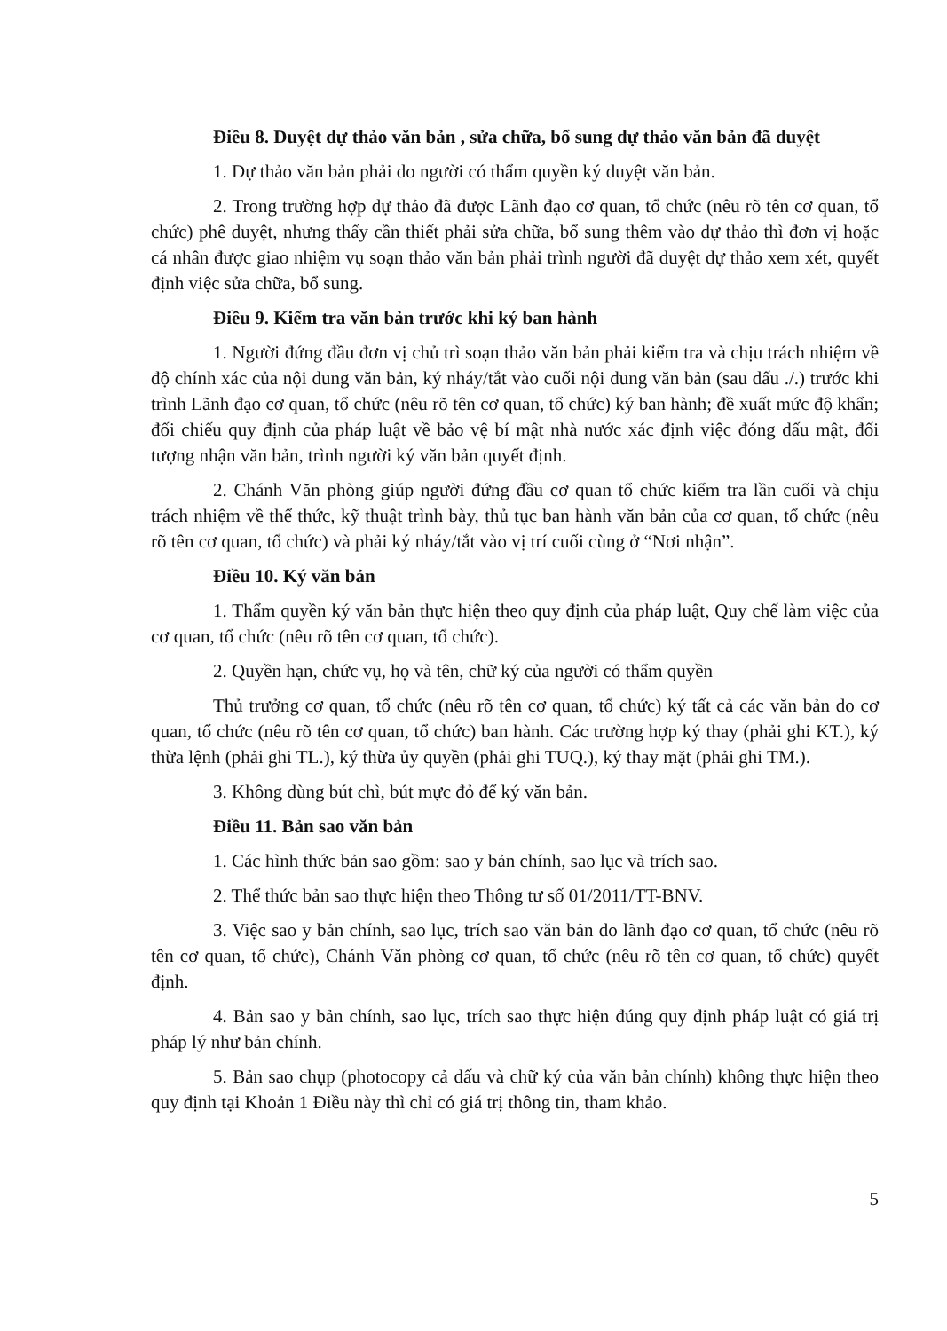Điều 8. Duyệt dự thảo văn bản , sửa chữa, bổ sung dự thảo văn bản đã duyệt
1. Dự thảo văn bản phải do người có thẩm quyền ký duyệt văn bản.
2. Trong trường hợp dự thảo đã được Lãnh đạo cơ quan, tổ chức (nêu rõ tên cơ quan, tổ chức) phê duyệt, nhưng thấy cần thiết phải sửa chữa, bổ sung thêm vào dự thảo thì đơn vị hoặc cá nhân được giao nhiệm vụ soạn thảo văn bản phải trình người đã duyệt dự thảo xem xét, quyết định việc sửa chữa, bổ sung.
Điều 9. Kiểm tra văn bản trước khi ký ban hành
1. Người đứng đầu đơn vị chủ trì soạn thảo văn bản phải kiểm tra và chịu trách nhiệm về độ chính xác của nội dung văn bản, ký nháy/tắt vào cuối nội dung văn bản (sau dấu ./.) trước khi trình Lãnh đạo cơ quan, tổ chức (nêu rõ tên cơ quan, tổ chức) ký ban hành; đề xuất mức độ khẩn; đối chiếu quy định của pháp luật về bảo vệ bí mật nhà nước xác định việc đóng dấu mật, đối tượng nhận văn bản, trình người ký văn bản quyết định.
2. Chánh Văn phòng giúp người đứng đầu cơ quan tổ chức kiểm tra lần cuối và chịu trách nhiệm về thể thức, kỹ thuật trình bày, thủ tục ban hành văn bản của cơ quan, tổ chức (nêu rõ tên cơ quan, tổ chức) và phải ký nháy/tắt vào vị trí cuối cùng ở “Nơi nhận”.
Điều 10. Ký văn bản
1. Thẩm quyền ký văn bản thực hiện theo quy định của pháp luật, Quy chế làm việc của cơ quan, tổ chức (nêu rõ tên cơ quan, tổ chức).
2. Quyền hạn, chức vụ, họ và tên, chữ ký của người có thẩm quyền
Thủ trưởng cơ quan, tổ chức (nêu rõ tên cơ quan, tổ chức) ký tất cả các văn bản do cơ quan, tổ chức (nêu rõ tên cơ quan, tổ chức) ban hành. Các trường hợp ký thay (phải ghi KT.), ký thừa lệnh (phải ghi TL.), ký thừa ủy quyền (phải ghi TUQ.), ký thay mặt (phải ghi TM.).
3. Không dùng bút chì, bút mực đỏ để ký văn bản.
Điều 11. Bản sao văn bản
1. Các hình thức bản sao gồm: sao y bản chính, sao lục và trích sao.
2. Thể thức bản sao thực hiện theo Thông tư số 01/2011/TT-BNV.
3. Việc sao y bản chính, sao lục, trích sao văn bản do lãnh đạo cơ quan, tổ chức (nêu rõ tên cơ quan, tổ chức), Chánh Văn phòng cơ quan, tổ chức (nêu rõ tên cơ quan, tổ chức) quyết định.
4. Bản sao y bản chính, sao lục, trích sao thực hiện đúng quy định pháp luật có giá trị pháp lý như bản chính.
5. Bản sao chụp (photocopy cả dấu và chữ ký của văn bản chính) không thực hiện theo quy định tại Khoản 1 Điều này thì chỉ có giá trị thông tin, tham khảo.
5